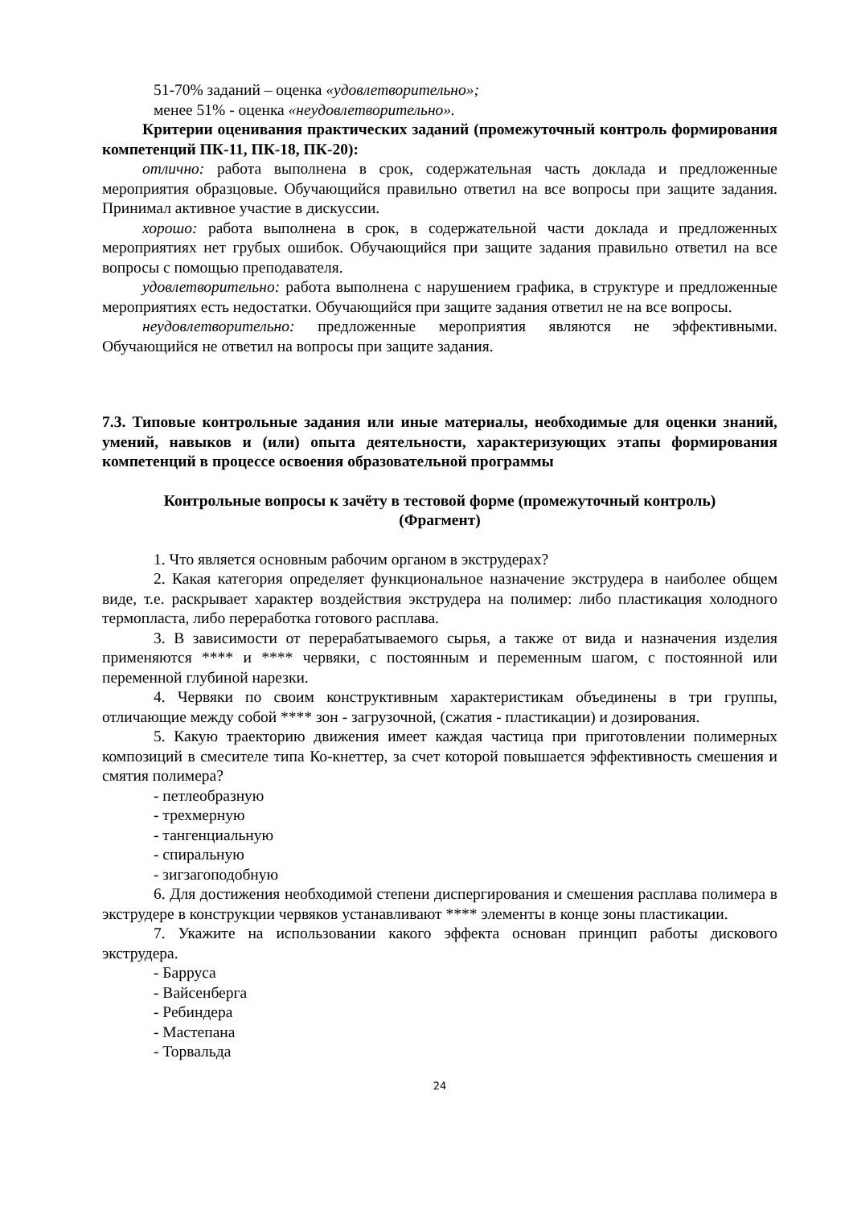51-70% заданий – оценка «удовлетворительно»;
менее 51% - оценка «неудовлетворительно».
Критерии оценивания практических заданий (промежуточный контроль формирования компетенций ПК-11, ПК-18, ПК-20):
отлично: работа выполнена в срок, содержательная часть доклада и предложенные мероприятия образцовые. Обучающийся правильно ответил на все вопросы при защите задания. Принимал активное участие в дискуссии.
хорошо: работа выполнена в срок, в содержательной части доклада и предложенных мероприятиях нет грубых ошибок. Обучающийся при защите задания правильно ответил на все вопросы с помощью преподавателя.
удовлетворительно: работа выполнена с нарушением графика, в структуре и предложенные мероприятиях есть недостатки. Обучающийся при защите задания ответил не на все вопросы.
неудовлетворительно: предложенные мероприятия являются не эффективными. Обучающийся не ответил на вопросы при защите задания.
7.3. Типовые контрольные задания или иные материалы, необходимые для оценки знаний, умений, навыков и (или) опыта деятельности, характеризующих этапы формирования компетенций в процессе освоения образовательной программы
Контрольные вопросы к зачёту в тестовой форме (промежуточный контроль)
(Фрагмент)
1. Что является основным рабочим органом в экструдерах?
2. Какая категория определяет функциональное назначение экструдера в наиболее общем виде, т.е. раскрывает характер воздействия экструдера на полимер: либо пластикация холодного термопласта, либо переработка готового расплава.
3. В зависимости от перерабатываемого сырья, а также от вида и назначения изделия применяются **** и **** червяки, с постоянным и переменным шагом, с постоянной или переменной глубиной нарезки.
4. Червяки по своим конструктивным характеристикам объединены в три группы, отличающие между собой **** зон - загрузочной, (сжатия - пластикации) и дозирования.
5. Какую траекторию движения имеет каждая частица при приготовлении полимерных композиций в смесителе типа Ко-кнеттер, за счет которой повышается эффективность смешения и смятия полимера?
- петлеобразную
- трехмерную
- тангенциальную
- спиральную
- зигзагоподобную
6. Для достижения необходимой степени диспергирования и смешения расплава полимера в экструдере в конструкции червяков устанавливают **** элементы в конце зоны пластикации.
7. Укажите на использовании какого эффекта основан принцип работы дискового экструдера.
- Барруса
- Вайсенберга
- Ребиндера
- Мастепана
- Торвальда
24